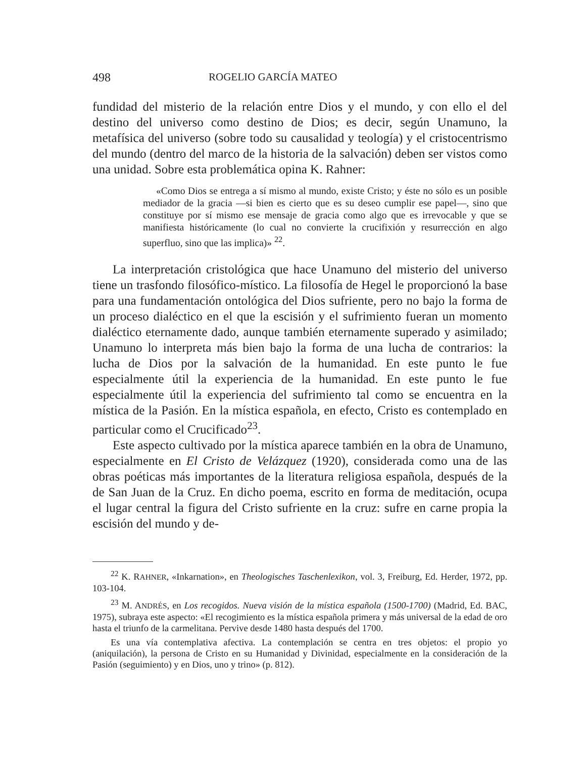498 ROGELIO GARCÍA MATEO
fundidad del misterio de la relación entre Dios y el mundo, y con ello el del destino del universo como destino de Dios; es decir, según Unamuno, la metafísica del universo (sobre todo su causalidad y teología) y el cristocentrismo del mundo (dentro del marco de la historia de la salvación) deben ser vistos como una unidad. Sobre esta problemática opina K. Rahner:
«Como Dios se entrega a sí mismo al mundo, existe Cristo; y éste no sólo es un posible mediador de la gracia —si bien es cierto que es su deseo cumplir ese papel—, sino que constituye por sí mismo ese mensaje de gracia como algo que es irrevocable y que se manifiesta históricamente (lo cual no convierte la crucifixión y resurrección en algo superfluo, sino que las implica)» <sup>22</sup>.
La interpretación cristológica que hace Unamuno del misterio del universo tiene un trasfondo filosófico-místico. La filosofía de Hegel le proporcionó la base para una fundamentación ontológica del Dios sufriente, pero no bajo la forma de un proceso dialéctico en el que la escisión y el sufrimiento fueran un momento dialéctico eternamente dado, aunque también eternamente superado y asimilado; Unamuno lo interpreta más bien bajo la forma de una lucha de contrarios: la lucha de Dios por la salvación de la humanidad. En este punto le fue especialmente útil la experiencia de la humanidad. En este punto le fue especialmente útil la experiencia del sufrimiento tal como se encuentra en la mística de la Pasión. En la mística española, en efecto, Cristo es contemplado en particular como el Crucificado<sup>23</sup>.
Este aspecto cultivado por la mística aparece también en la obra de Unamuno, especialmente en El Cristo de Velázquez (1920), considerada como una de las obras poéticas más importantes de la literatura religiosa española, después de la de San Juan de la Cruz. En dicho poema, escrito en forma de meditación, ocupa el lugar central la figura del Cristo sufriente en la cruz: sufre en carne propia la escisión del mundo y de-
<sup>22</sup> K. RAHNER, «Inkarnation», en Theologisches Taschenlexikon, vol. 3, Freiburg, Ed. Herder, 1972, pp. 103-104.
<sup>23</sup> M. ANDRÉS, en Los recogidos. Nueva visión de la mística española (1500-1700) (Madrid, Ed. BAC, 1975), subraya este aspecto: «El recogimiento es la mística española primera y más universal de la edad de oro hasta el triunfo de la carmelitana. Pervive desde 1480 hasta después del 1700.
Es una vía contemplativa afectiva. La contemplación se centra en tres objetos: el propio yo (aniquilación), la persona de Cristo en su Humanidad y Divinidad, especialmente en la consideración de la Pasión (seguimiento) y en Dios, uno y trino» (p. 812).